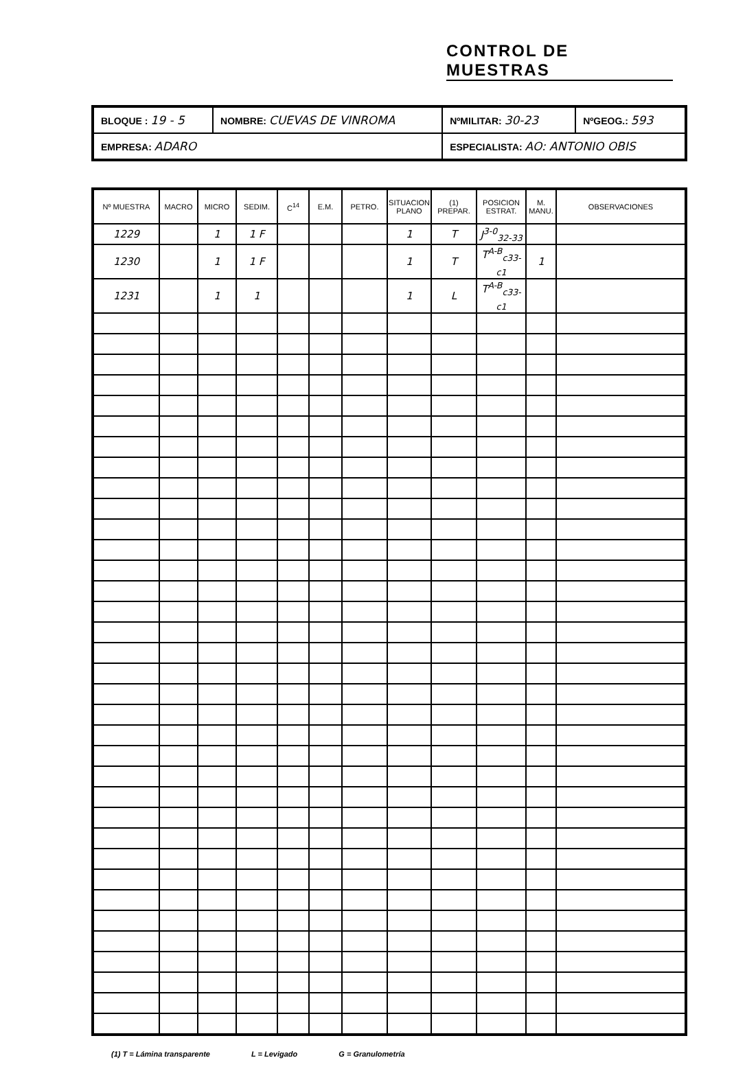CONTROL DE MUESTRAS
| BLOQUE : 19 - 5 | NOMBRE: CUEVAS DE VINROMA | NºMILITAR: 30-23 | NºGEOG.: 593 |
| EMPRESA: ADARO | | ESPECIALISTA: AO: ANTONIO OBIS | |
| Nº MUESTRA | MACRO | MICRO | SEDIM. | C<sup>14</sup> | E.M. | PETRO. | SITUACION PLANO | (1) PREPAR. | POSICION ESTRAT. | M. MANU. | OBSERVACIONES |
| --- | --- | --- | --- | --- | --- | --- | --- | --- | --- | --- | --- |
| 1229 | | 1 | 1 F | | | | 1 | T | J<sup>3-0</sup><sub>32-33</sub> | | |
| 1230 | | 1 | 1 F | | | | 1 | T | T<sup>A-B</sup><sub>c33-c1</sub> | 1 | |
| 1231 | | 1 | 1 | | | | 1 | L | T<sup>A-B</sup><sub>c33-c1</sub> | | |
(1) T = Lámina transparente L = Levigado G = Granulometría